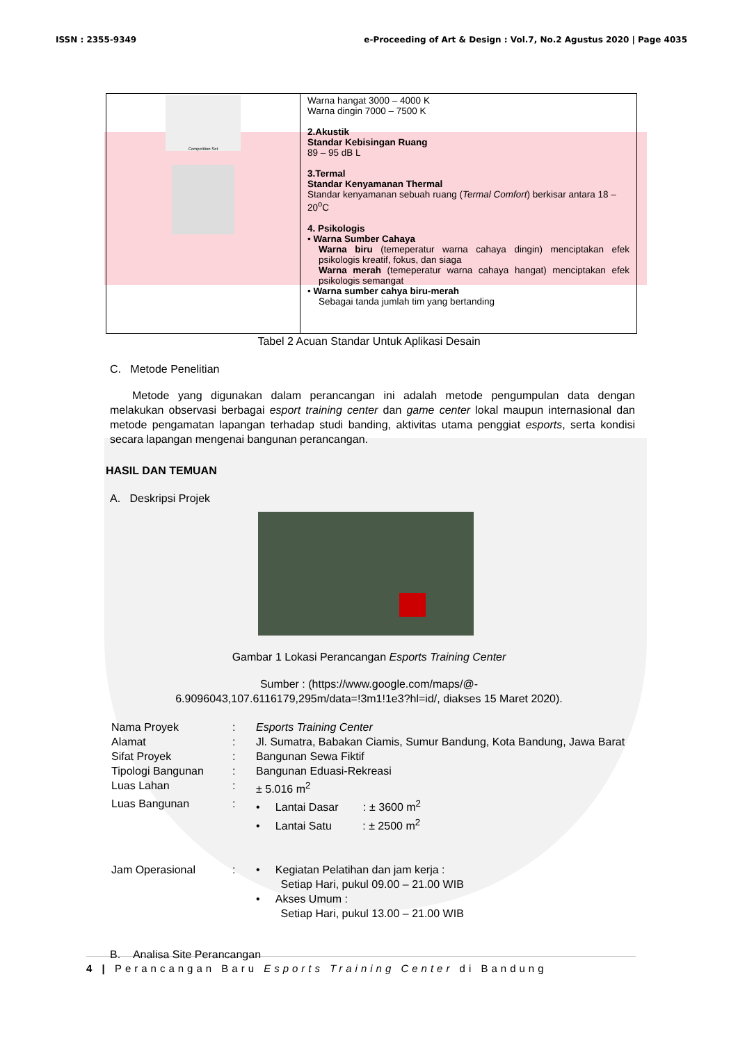ISSN : 2355-9349 e-Proceeding of Art & Design : Vol.7, No.2 Agustus 2020 | Page 4035
| Competition Set | Warna hangat 3000 – 4000 K Warna dingin 7000 – 7500 K 2.Akustik Standar Kebisingan Ruang 89 – 95 dB L 3.Termal Standar Kenyamanan Thermal Standar kenyamanan sebuah ruang ( Termal Comfort ) berkisar antara 18 – 20<sup>o</sup>C 4. Psikologis • Warna Sumber Cahaya Warna biru (temeperatur warna cahaya dingin) menciptakan efek psikologis kreatif, fokus, dan siaga Warna merah (temeperatur warna cahaya hangat) menciptakan efek psikologis semangat • Warna sumber cahya biru-merah Sebagai tanda jumlah tim yang bertanding |
Tabel 2 Acuan Standar Untuk Aplikasi Desain
C. Metode Penelitian
Metode yang digunakan dalam perancangan ini adalah metode pengumpulan data dengan melakukan observasi berbagai esport training center dan game center lokal maupun internasional dan metode pengamatan lapangan terhadap studi banding, aktivitas utama penggiat esports, serta kondisi secara lapangan mengenai bangunan perancangan.
HASIL DAN TEMUAN
A. Deskripsi Projek
Gambar 1 Lokasi Perancangan Esports Training Center
Sumber : (https://www.google.com/maps/@-
6.9096043,107.6116179,295m/data=!3m1!1e3?hl=id/, diakses 15 Maret 2020).
| Nama Proyek | : | Esports Training Center |
| Alamat | : | Jl. Sumatra, Babakan Ciamis, Sumur Bandung, Kota Bandung, Jawa Barat |
| Sifat Proyek | : | Bangunan Sewa Fiktif |
| Tipologi Bangunan | : | Bangunan Eduasi-Rekreasi |
| Luas Lahan | : | ± 5.016 m<sup>2</sup> |
| Luas Bangunan | : | • Lantai Dasar : ± 3600 m<sup>2</sup> • Lantai Satu : ± 2500 m<sup>2</sup> |
| Jam Operasional | : | • Kegiatan Pelatihan dan jam kerja : Setiap Hari, pukul 09.00 – 21.00 WIB • Akses Umum : Setiap Hari, pukul 13.00 – 21.00 WIB |
B. Analisa Site Perancangan
4 | Perancangan Baru Esports Training Center di Bandung